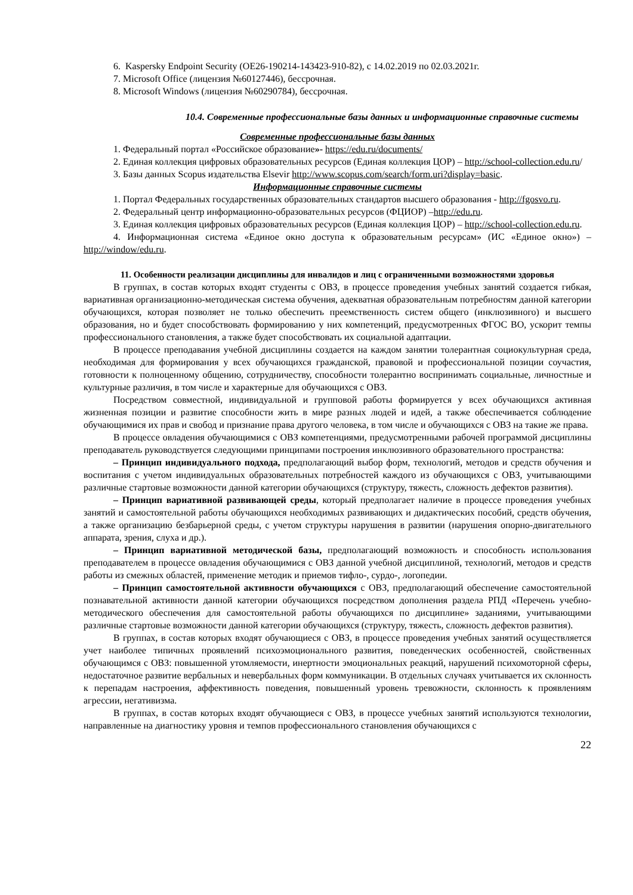6. Kaspersky Endpoint Security (ОЕ26-190214-143423-910-82), с 14.02.2019 по 02.03.2021г.
7. Microsoft Office (лицензия №60127446), бессрочная.
8. Microsoft Windows (лицензия №60290784), бессрочная.
10.4. Современные профессиональные базы данных и информационные справочные системы
Современные профессиональные базы данных
1. Федеральный портал «Российское образование»- https://edu.ru/documents/
2. Единая коллекция цифровых образовательных ресурсов (Единая коллекция ЦОР) – http://school-collection.edu.ru/
3. Базы данных Scopus издательства Elsevir http://www.scopus.com/search/form.uri?display=basic.
Информационные справочные системы
1. Портал Федеральных государственных образовательных стандартов высшего образования - http://fgosvo.ru.
2. Федеральный центр информационно-образовательных ресурсов (ФЦИОР) –http://edu.ru.
3. Единая коллекция цифровых образовательных ресурсов (Единая коллекция ЦОР) – http://school-collection.edu.ru.
4. Информационная система «Единое окно доступа к образовательным ресурсам» (ИС «Единое окно») – http://window/edu.ru.
11. Особенности реализации дисциплины для инвалидов и лиц с ограниченными возможностями здоровья
В группах, в состав которых входят студенты с ОВЗ, в процессе проведения учебных занятий создается гибкая, вариативная организационно-методическая система обучения, адекватная образовательным потребностям данной категории обучающихся, которая позволяет не только обеспечить преемственность систем общего (инклюзивного) и высшего образования, но и будет способствовать формированию у них компетенций, предусмотренных ФГОС ВО, ускорит темпы профессионального становления, а также будет способствовать их социальной адаптации.
В процессе преподавания учебной дисциплины создается на каждом занятии толерантная социокультурная среда, необходимая для формирования у всех обучающихся гражданской, правовой и профессиональной позиции соучастия, готовности к полноценному общению, сотрудничеству, способности толерантно воспринимать социальные, личностные и культурные различия, в том числе и характерные для обучающихся с ОВЗ.
Посредством совместной, индивидуальной и групповой работы формируется у всех обучающихся активная жизненная позиции и развитие способности жить в мире разных людей и идей, а также обеспечивается соблюдение обучающимися их прав и свобод и признание права другого человека, в том числе и обучающихся с ОВЗ на такие же права.
В процессе овладения обучающимися с ОВЗ компетенциями, предусмотренными рабочей программой дисциплины преподаватель руководствуется следующими принципами построения инклюзивного образовательного пространства:
– Принцип индивидуального подхода, предполагающий выбор форм, технологий, методов и средств обучения и воспитания с учетом индивидуальных образовательных потребностей каждого из обучающихся с ОВЗ, учитывающими различные стартовые возможности данной категории обучающихся (структуру, тяжесть, сложность дефектов развития).
– Принцип вариативной развивающей среды, который предполагает наличие в процессе проведения учебных занятий и самостоятельной работы обучающихся необходимых развивающих и дидактических пособий, средств обучения, а также организацию безбарьерной среды, с учетом структуры нарушения в развитии (нарушения опорно-двигательного аппарата, зрения, слуха и др.).
– Принцип вариативной методической базы, предполагающий возможность и способность использования преподавателем в процессе овладения обучающимися с ОВЗ данной учебной дисциплиной, технологий, методов и средств работы из смежных областей, применение методик и приемов тифло-, сурдо-, логопедии.
– Принцип самостоятельной активности обучающихся с ОВЗ, предполагающий обеспечение самостоятельной познавательной активности данной категории обучающихся посредством дополнения раздела РПД «Перечень учебно-методического обеспечения для самостоятельной работы обучающихся по дисциплине» заданиями, учитывающими различные стартовые возможности данной категории обучающихся (структуру, тяжесть, сложность дефектов развития).
В группах, в состав которых входят обучающиеся с ОВЗ, в процессе проведения учебных занятий осуществляется учет наиболее типичных проявлений психоэмоционального развития, поведенческих особенностей, свойственных обучающимся с ОВЗ: повышенной утомляемости, инертности эмоциональных реакций, нарушений психомоторной сферы, недостаточное развитие вербальных и невербальных форм коммуникации. В отдельных случаях учитывается их склонность к перепадам настроения, аффективность поведения, повышенный уровень тревожности, склонность к проявлениям агрессии, негативизма.
В группах, в состав которых входят обучающиеся с ОВЗ, в процессе учебных занятий используются технологии, направленные на диагностику уровня и темпов профессионального становления обучающихся с
22